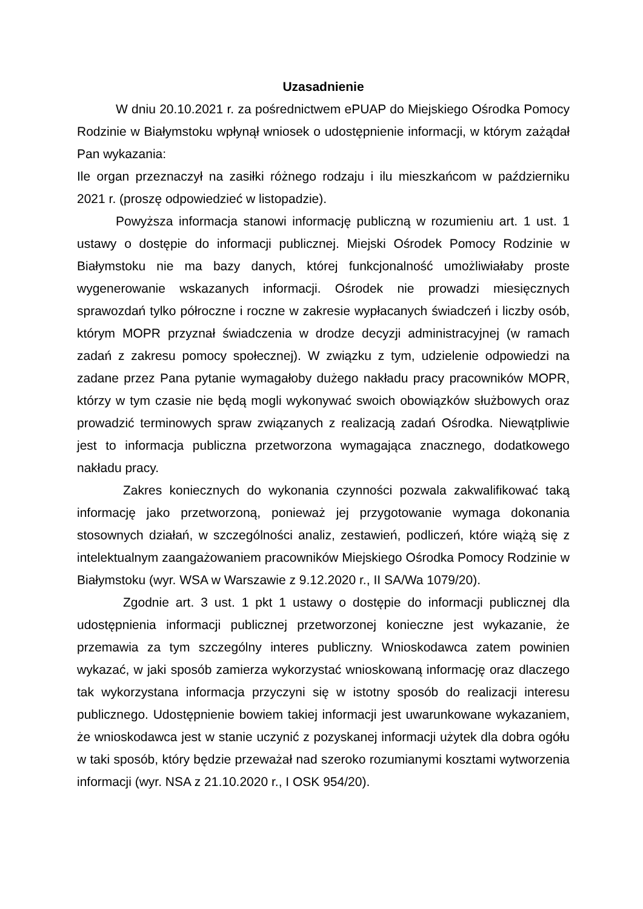Uzasadnienie
W dniu 20.10.2021 r. za pośrednictwem ePUAP do Miejskiego Ośrodka Pomocy Rodzinie w Białymstoku wpłynął wniosek o udostępnienie informacji, w którym zażądał Pan wykazania:
Ile organ przeznaczył na zasiłki różnego rodzaju i ilu mieszkańcom w październiku 2021 r. (proszę odpowiedzieć w listopadzie).
Powyższa informacja stanowi informację publiczną w rozumieniu art. 1 ust. 1 ustawy o dostępie do informacji publicznej. Miejski Ośrodek Pomocy Rodzinie w Białymstoku nie ma bazy danych, której funkcjonalność umożliwiałaby proste wygenerowanie wskazanych informacji. Ośrodek nie prowadzi miesięcznych sprawozdań tylko półroczne i roczne w zakresie wypłacanych świadczeń i liczby osób, którym MOPR przyznał świadczenia w drodze decyzji administracyjnej (w ramach zadań z zakresu pomocy społecznej). W związku z tym, udzielenie odpowiedzi na zadane przez Pana pytanie wymagałoby dużego nakładu pracy pracowników MOPR, którzy w tym czasie nie będą mogli wykonywać swoich obowiązków służbowych oraz prowadzić terminowych spraw związanych z realizacją zadań Ośrodka. Niewątpliwie jest to informacja publiczna przetworzona wymagająca znacznego, dodatkowego nakładu pracy.
Zakres koniecznych do wykonania czynności pozwala zakwalifikować taką informację jako przetworzoną, ponieważ jej przygotowanie wymaga dokonania stosownych działań, w szczególności analiz, zestawień, podliczeń, które wiążą się z intelektualnym zaangażowaniem pracowników Miejskiego Ośrodka Pomocy Rodzinie w Białymstoku (wyr. WSA w Warszawie z 9.12.2020 r., II SA/Wa 1079/20).
Zgodnie art. 3 ust. 1 pkt 1 ustawy o dostępie do informacji publicznej dla udostępnienia informacji publicznej przetworzonej konieczne jest wykazanie, że przemawia za tym szczególny interes publiczny. Wnioskodawca zatem powinien wykazać, w jaki sposób zamierza wykorzystać wnioskowaną informację oraz dlaczego tak wykorzystana informacja przyczyni się w istotny sposób do realizacji interesu publicznego. Udostępnienie bowiem takiej informacji jest uwarunkowane wykazaniem, że wnioskodawca jest w stanie uczynić z pozyskanej informacji użytek dla dobra ogółu w taki sposób, który będzie przeważał nad szeroko rozumianymi kosztami wytworzenia informacji (wyr. NSA z 21.10.2020 r., I OSK 954/20).